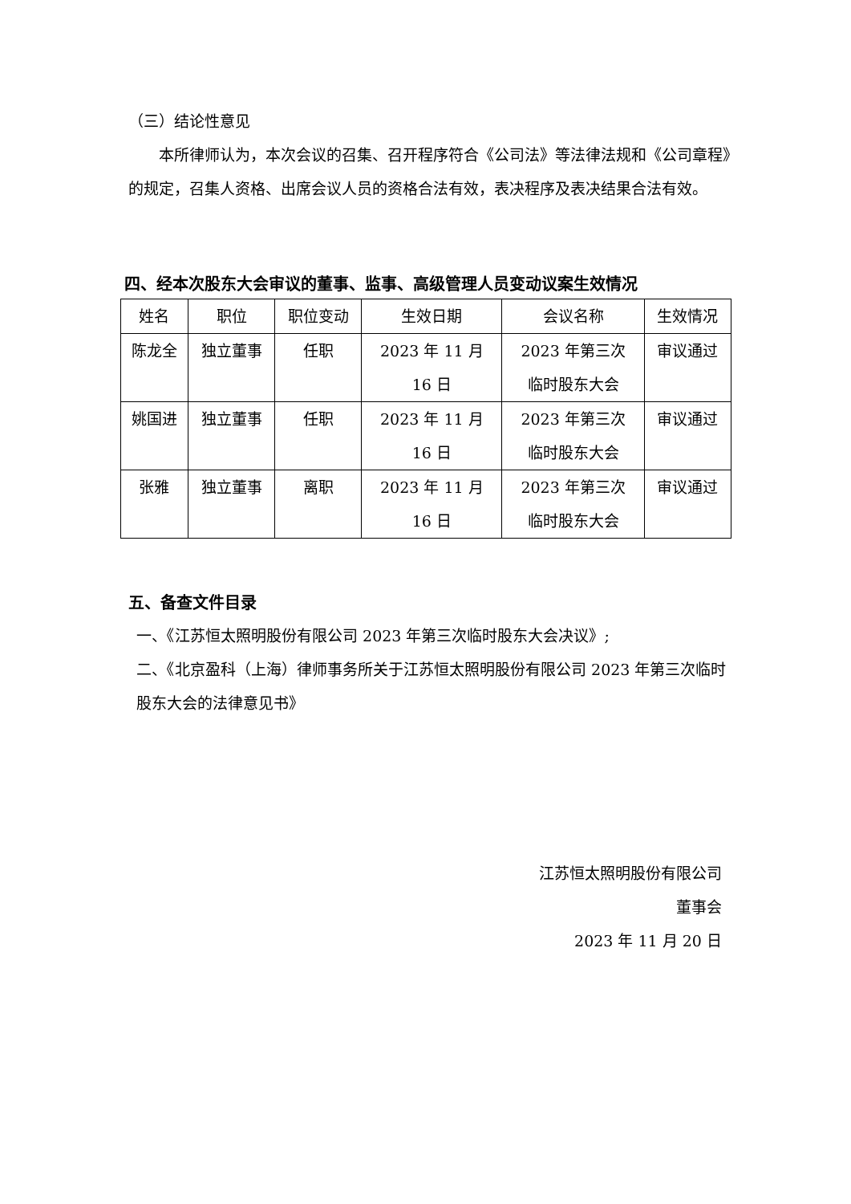（三）结论性意见
本所律师认为，本次会议的召集、召开程序符合《公司法》等法律法规和《公司章程》的规定，召集人资格、出席会议人员的资格合法有效，表决程序及表决结果合法有效。
四、经本次股东大会审议的董事、监事、高级管理人员变动议案生效情况
| 姓名 | 职位 | 职位变动 | 生效日期 | 会议名称 | 生效情况 |
| --- | --- | --- | --- | --- | --- |
| 陈龙全 | 独立董事 | 任职 | 2023 年 11 月 16 日 | 2023 年第三次 临时股东大会 | 审议通过 |
| 姚国进 | 独立董事 | 任职 | 2023 年 11 月 16 日 | 2023 年第三次 临时股东大会 | 审议通过 |
| 张雅 | 独立董事 | 离职 | 2023 年 11 月 16 日 | 2023 年第三次 临时股东大会 | 审议通过 |
五、备查文件目录
一、《江苏恒太照明股份有限公司 2023 年第三次临时股东大会决议》;
二、《北京盈科（上海）律师事务所关于江苏恒太照明股份有限公司 2023 年第三次临时股东大会的法律意见书》
江苏恒太照明股份有限公司
董事会
2023 年 11 月 20 日